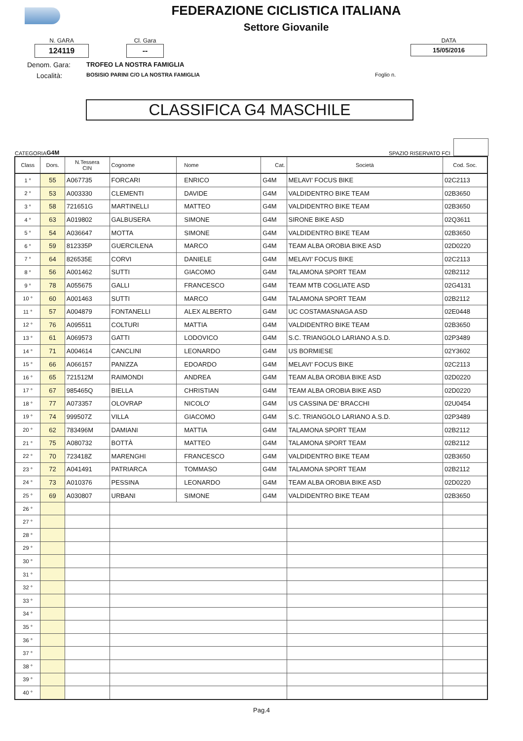FEDERAZIONE CICLISTICA ITALIANA
Settore Giovanile
N. GARA
124119
Cl. Gara
--
DATA
15/05/2016
Denom. Gara: TROFEO LA NOSTRA FAMIGLIA
Località: BOSISIO PARINI C/O LA NOSTRA FAMIGLIA Foglio n.
CLASSIFICA G4 MASCHILE
CATEGORIA G4M SPAZIO RISERVATO FCI
| Class | Dors. | N.Tessera CIN | Cognome | Nome | Cat. | Società | Cod. Soc. |
| --- | --- | --- | --- | --- | --- | --- | --- |
| 1 ° | 55 | A067735 | FORCARI | ENRICO | G4M | MELAVI' FOCUS BIKE | 02C2113 |
| 2 ° | 53 | A003330 | CLEMENTI | DAVIDE | G4M | VALDIDENTRO BIKE TEAM | 02B3650 |
| 3 ° | 58 | 721651G | MARTINELLI | MATTEO | G4M | VALDIDENTRO BIKE TEAM | 02B3650 |
| 4 ° | 63 | A019802 | GALBUSERA | SIMONE | G4M | SIRONE BIKE ASD | 02Q3611 |
| 5 ° | 54 | A036647 | MOTTA | SIMONE | G4M | VALDIDENTRO BIKE TEAM | 02B3650 |
| 6 ° | 59 | 812335P | GUERCILENA | MARCO | G4M | TEAM ALBA OROBIA BIKE ASD | 02D0220 |
| 7 ° | 64 | 826535E | CORVI | DANIELE | G4M | MELAVI' FOCUS BIKE | 02C2113 |
| 8 ° | 56 | A001462 | SUTTI | GIACOMO | G4M | TALAMONA SPORT TEAM | 02B2112 |
| 9 ° | 78 | A055675 | GALLI | FRANCESCO | G4M | TEAM MTB COGLIATE ASD | 02G4131 |
| 10 ° | 60 | A001463 | SUTTI | MARCO | G4M | TALAMONA SPORT TEAM | 02B2112 |
| 11 ° | 57 | A004879 | FONTANELLI | ALEX ALBERTO | G4M | UC COSTAMASNAGA ASD | 02E0448 |
| 12 ° | 76 | A095511 | COLTURI | MATTIA | G4M | VALDIDENTRO BIKE TEAM | 02B3650 |
| 13 ° | 61 | A069573 | GATTI | LODOVICO | G4M | S.C. TRIANGOLO LARIANO A.S.D. | 02P3489 |
| 14 ° | 71 | A004614 | CANCLINI | LEONARDO | G4M | US BORMIESE | 02Y3602 |
| 15 ° | 66 | A066157 | PANIZZA | EDOARDO | G4M | MELAVI' FOCUS BIKE | 02C2113 |
| 16 ° | 65 | 721512M | RAIMONDI | ANDREA | G4M | TEAM ALBA OROBIA BIKE ASD | 02D0220 |
| 17 ° | 67 | 985465Q | BIELLA | CHRISTIAN | G4M | TEAM ALBA OROBIA BIKE ASD | 02D0220 |
| 18 ° | 77 | A073357 | OLOVRAP | NICOLO' | G4M | US CASSINA DE' BRACCHI | 02U0454 |
| 19 ° | 74 | 999507Z | VILLA | GIACOMO | G4M | S.C. TRIANGOLO LARIANO A.S.D. | 02P3489 |
| 20 ° | 62 | 783496M | DAMIANI | MATTIA | G4M | TALAMONA SPORT TEAM | 02B2112 |
| 21 ° | 75 | A080732 | BOTTÀ | MATTEO | G4M | TALAMONA SPORT TEAM | 02B2112 |
| 22 ° | 70 | 723418Z | MARENGHI | FRANCESCO | G4M | VALDIDENTRO BIKE TEAM | 02B3650 |
| 23 ° | 72 | A041491 | PATRIARCA | TOMMASO | G4M | TALAMONA SPORT TEAM | 02B2112 |
| 24 ° | 73 | A010376 | PESSINA | LEONARDO | G4M | TEAM ALBA OROBIA BIKE ASD | 02D0220 |
| 25 ° | 69 | A030807 | URBANI | SIMONE | G4M | VALDIDENTRO BIKE TEAM | 02B3650 |
| 26 ° | | | | | | | |
| 27 ° | | | | | | | |
| 28 ° | | | | | | | |
| 29 ° | | | | | | | |
| 30 ° | | | | | | | |
| 31 ° | | | | | | | |
| 32 ° | | | | | | | |
| 33 ° | | | | | | | |
| 34 ° | | | | | | | |
| 35 ° | | | | | | | |
| 36 ° | | | | | | | |
| 37 ° | | | | | | | |
| 38 ° | | | | | | | |
| 39 ° | | | | | | | |
| 40 ° | | | | | | | |
Pag.4